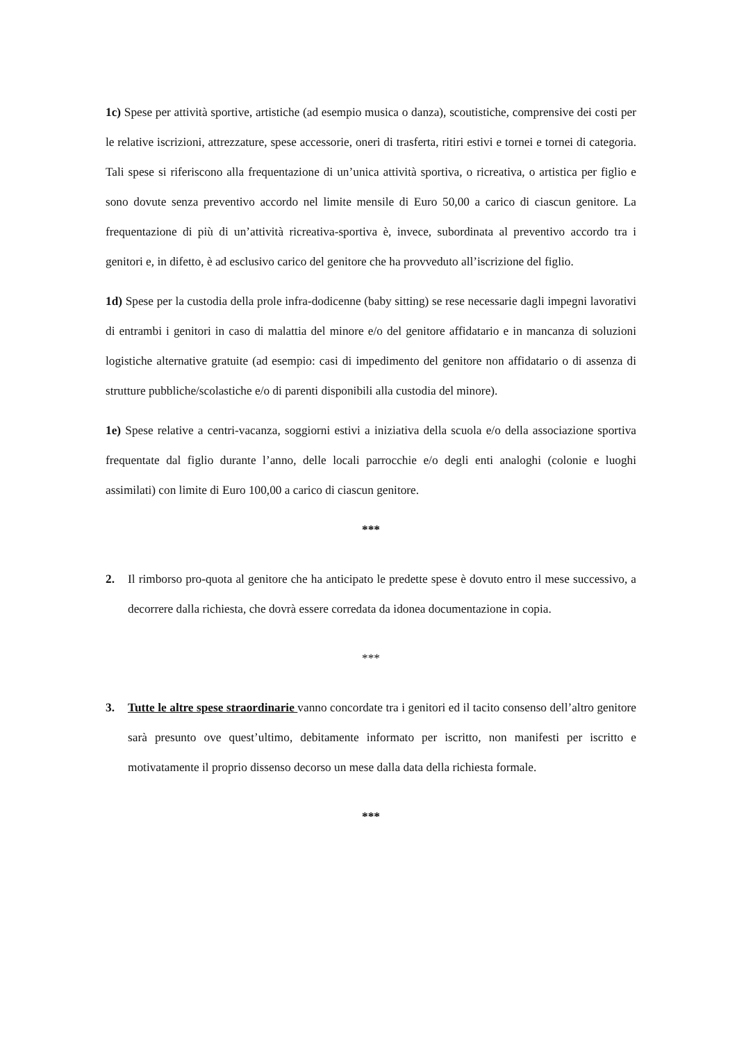1c) Spese per attività sportive, artistiche (ad esempio musica o danza), scoutistiche, comprensive dei costi per le relative iscrizioni, attrezzature, spese accessorie, oneri di trasferta, ritiri estivi e tornei e tornei di categoria. Tali spese si riferiscono alla frequentazione di un’unica attività sportiva, o ricreativa, o artistica per figlio e sono dovute senza preventivo accordo nel limite mensile di Euro 50,00 a carico di ciascun genitore. La frequentazione di più di un’attività ricreativa-sportiva è, invece, subordinata al preventivo accordo tra i genitori e, in difetto, è ad esclusivo carico del genitore che ha provveduto all’iscrizione del figlio.
1d) Spese per la custodia della prole infra-dodicenne (baby sitting) se rese necessarie dagli impegni lavorativi di entrambi i genitori in caso di malattia del minore e/o del genitore affidatario e in mancanza di soluzioni logistiche alternative gratuite (ad esempio: casi di impedimento del genitore non affidatario o di assenza di strutture pubbliche/scolastiche e/o di parenti disponibili alla custodia del minore).
1e) Spese relative a centri-vacanza, soggiorni estivi a iniziativa della scuola e/o della associazione sportiva frequentate dal figlio durante l’anno, delle locali parrocchie e/o degli enti analoghi (colonie e luoghi assimilati) con limite di Euro 100,00 a carico di ciascun genitore.
***
2. Il rimborso pro-quota al genitore che ha anticipato le predette spese è dovuto entro il mese successivo, a decorrere dalla richiesta, che dovrà essere corredata da idonea documentazione in copia.
***
3. Tutte le altre spese straordinarie vanno concordate tra i genitori ed il tacito consenso dell’altro genitore sarà presunto ove quest’ultimo, debitamente informato per iscritto, non manifesti per iscritto e motivatamente il proprio dissenso decorso un mese dalla data della richiesta formale.
***